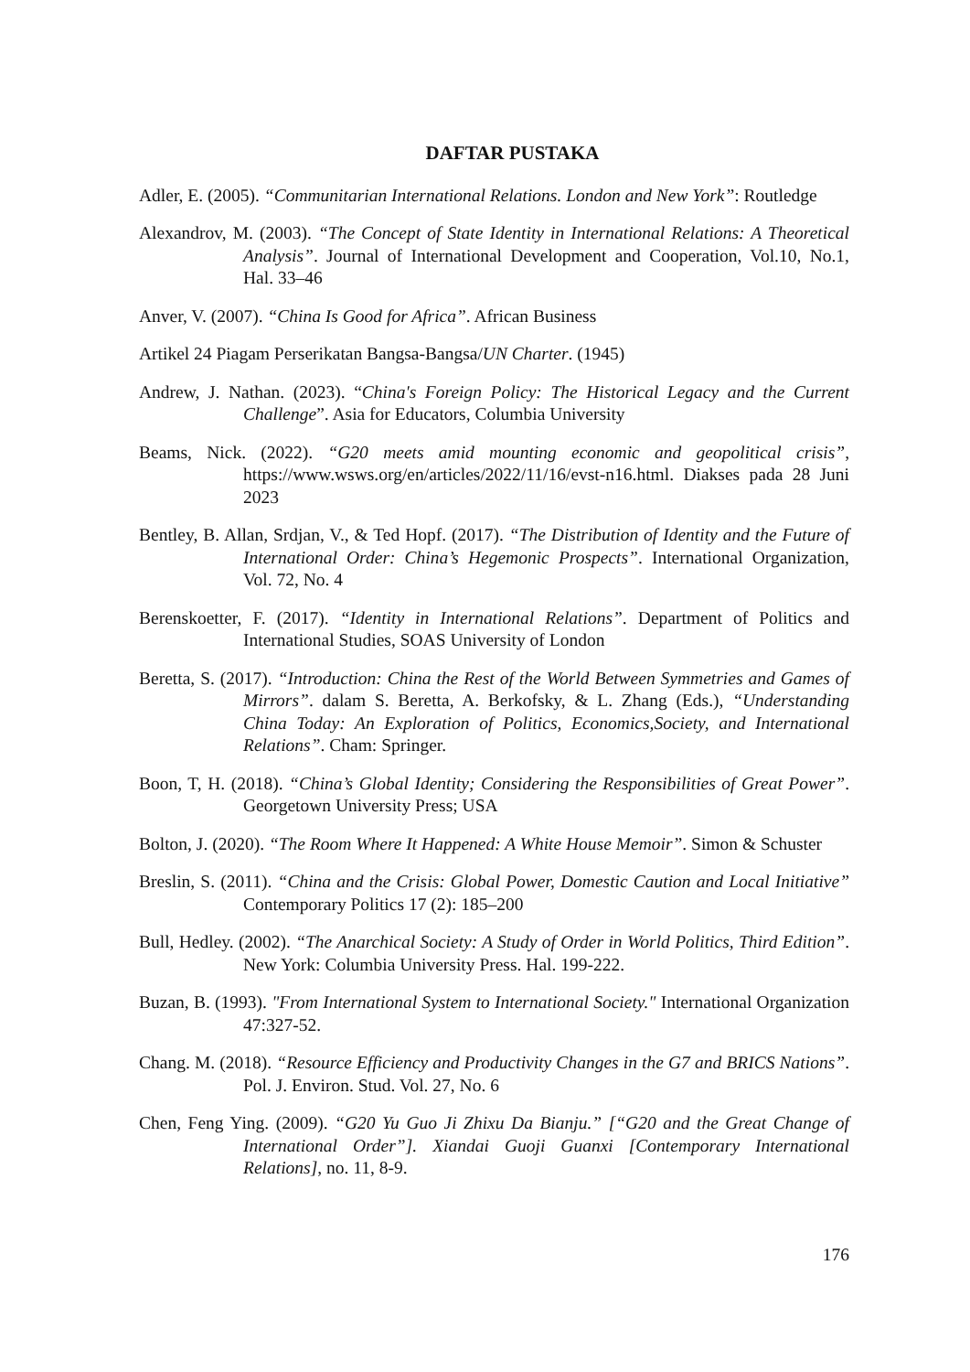DAFTAR PUSTAKA
Adler, E. (2005). “Communitarian International Relations. London and New York”: Routledge
Alexandrov, M. (2003). “The Concept of State Identity in International Relations: A Theoretical Analysis”. Journal of International Development and Cooperation, Vol.10, No.1, Hal. 33–46
Anver, V. (2007). “China Is Good for Africa”. African Business
Artikel 24 Piagam Perserikatan Bangsa-Bangsa/UN Charter. (1945)
Andrew, J. Nathan. (2023). “China's Foreign Policy: The Historical Legacy and the Current Challenge”. Asia for Educators, Columbia University
Beams, Nick. (2022). “G20 meets amid mounting economic and geopolitical crisis”, https://www.wsws.org/en/articles/2022/11/16/evst-n16.html. Diakses pada 28 Juni 2023
Bentley, B. Allan, Srdjan, V., & Ted Hopf. (2017). “The Distribution of Identity and the Future of International Order: China’s Hegemonic Prospects”. International Organization, Vol. 72, No. 4
Berenskoetter, F. (2017). “Identity in International Relations”. Department of Politics and International Studies, SOAS University of London
Beretta, S. (2017). “Introduction: China the Rest of the World Between Symmetries and Games of Mirrors”. dalam S. Beretta, A. Berkofsky, & L. Zhang (Eds.), “Understanding China Today: An Exploration of Politics, Economics,Society, and International Relations”. Cham: Springer.
Boon, T, H. (2018). “China’s Global Identity; Considering the Responsibilities of Great Power”. Georgetown University Press; USA
Bolton, J. (2020). “The Room Where It Happened: A White House Memoir”. Simon & Schuster
Breslin, S. (2011). “China and the Crisis: Global Power, Domestic Caution and Local Initiative” Contemporary Politics 17 (2): 185–200
Bull, Hedley. (2002). “The Anarchical Society: A Study of Order in World Politics, Third Edition”. New York: Columbia University Press. Hal. 199-222.
Buzan, B. (1993). "From International System to International Society." International Organization 47:327-52.
Chang. M. (2018). “Resource Efficiency and Productivity Changes in the G7 and BRICS Nations”. Pol. J. Environ. Stud. Vol. 27, No. 6
Chen, Feng Ying. (2009). “G20 Yu Guo Ji Zhixu Da Bianju.” [“G20 and the Great Change of International Order”]. Xiandai Guoji Guanxi [Contemporary International Relations], no. 11, 8-9.
176